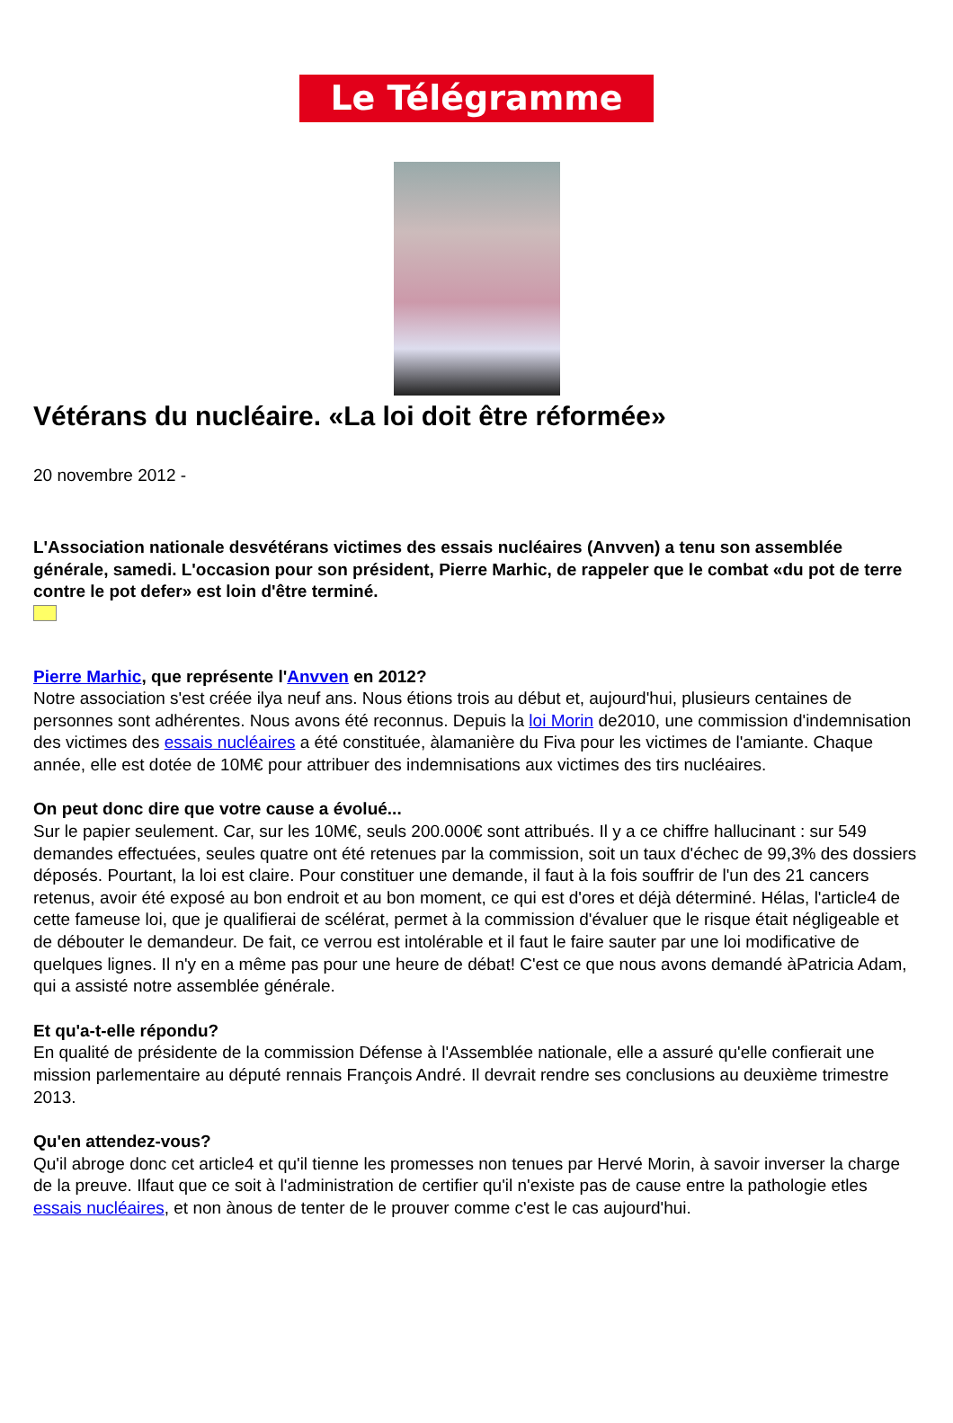Le Télégramme
Vétérans du nucléaire. «La loi doit être réformée»
20 novembre 2012 -
L'Association nationale desvétérans victimes des essais nucléaires (Anvven) a tenu son assemblée générale, samedi. L'occasion pour son président, Pierre Marhic, de rappeler que le combat «du pot de terre contre le pot defer» est loin d'être terminé.
Pierre Marhic, que représente l'Anvven en 2012?
Notre association s'est créée ilya neuf ans. Nous étions trois au début et, aujourd'hui, plusieurs centaines de personnes sont adhérentes. Nous avons été reconnus. Depuis la loi Morin de2010, une commission d'indemnisation des victimes des essais nucléaires a été constituée, àlamanière du Fiva pour les victimes de l'amiante. Chaque année, elle est dotée de 10M€ pour attribuer des indemnisations aux victimes des tirs nucléaires.
On peut donc dire que votre cause a évolué...
Sur le papier seulement. Car, sur les 10M€, seuls 200.000€ sont attribués. Il y a ce chiffre hallucinant : sur 549 demandes effectuées, seules quatre ont été retenues par la commission, soit un taux d'échec de 99,3% des dossiers déposés. Pourtant, la loi est claire. Pour constituer une demande, il faut à la fois souffrir de l'un des 21 cancers retenus, avoir été exposé au bon endroit et au bon moment, ce qui est d'ores et déjà déterminé. Hélas, l'article4 de cette fameuse loi, que je qualifierai de scélérat, permet à la commission d'évaluer que le risque était négligeable et de débouter le demandeur. De fait, ce verrou est intolérable et il faut le faire sauter par une loi modificative de quelques lignes. Il n'y en a même pas pour une heure de débat! C'est ce que nous avons demandé àPatricia Adam, qui a assisté notre assemblée générale.
Et qu'a-t-elle répondu?
En qualité de présidente de la commission Défense à l'Assemblée nationale, elle a assuré qu'elle confierait une mission parlementaire au député rennais François André. Il devrait rendre ses conclusions au deuxième trimestre 2013.
Qu'en attendez-vous?
Qu'il abroge donc cet article4 et qu'il tienne les promesses non tenues par Hervé Morin, à savoir inverser la charge de la preuve. Ilfaut que ce soit à l'administration de certifier qu'il n'existe pas de cause entre la pathologie etles essais nucléaires, et non ànous de tenter de le prouver comme c'est le cas aujourd'hui.